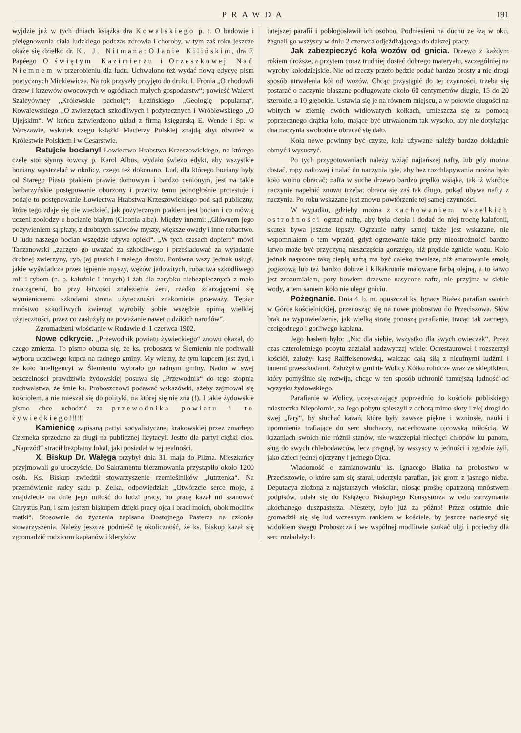PRAWDA 191
wyjdzie już w tych dniach książka dra Kowalskiego p. t. O budowie i pielęgnowania ciała ludzkiego podczas zdrowia i choroby, w tym zaś roku jeszcze okaże się dziełko dr. K. J. Nitmana: O Janie Kilińskim, dra F. Papéego O świętym Kazimierzu i Orzeszkowej Nad Niemnem w przerobieniu dla ludu. Uchwalono też wydać nową edycyę pism poetycznych Mickiewicza. Na rok przyszły przyjęto do druku I. Fronia „O chodowli drzew i krzewów owocowych w ogródkach małych gospodarstw“; powieść Waleryi Szaleyówney „Królewskie pacholę“; Łozińskiego „Geologię popularną“, Kowalewskiego „O zwierzętach szkodliwych i pożytecznych i Wróblewskiego „O Ujejskim“. W końcu zatwierdzono układ z firmą księgarską E. Wende i Sp. w Warszawie, wskutek czego książki Macierzy Polskiej znajdą zbyt również w Królestwie Polskiem i w Cesarstwie.
Ratujcie bociany! Łowiectwo Hrabstwa Krzeszowickiego, na którego czele stoi słynny łowczy p. Karol Albus, wydało świeżo edykt, aby wszystkie bociany wystrzelać w okolicy, czego też dokonano. Lud, dla którego bociany były od Starego Piasta ptakiem prawie domowym i bardzo cenionym, jest na takie barbarzyńskie postępowanie oburzony i przeciw temu jednogłośnie protestuje i podaje to postępowanie Łowiectwa Hrabstwa Krzeszowickiego pod sąd publiczny, które tego zdaje się nie wiedzieć, jak pożytecznym ptakiem jest bocian i co mówią uczeni zoolodzy o bocianie białym (Ciconia alba). Między innemi: „Głównem jego pożywieniem są płazy, z drobnych ssawców myszy, większe owady i inne robactwo. U ludu naszego bocian wszędzie używa opieki“. „W tych czasach dopiero“ mówi Taczanowski „zaczęto go uważać za szkodliwego i prześladować za wyjadanie drobnej zwierzyny, ryb, jaj ptasich i małego drobiu. Porówna wszy jednak usługi, jakie wyświadcza przez tępienie myszy, wężów jadowitych, robactwa szkodliwego roli i rybom (n. p. kałużnic i innych) i żab dla zarybku niebezpiecznych z mało znaczącemi, bo przy łatwości znalezienia żeru, rzadko zdarzającemi się wymienionemi szkodami strona użyteczności znakomicie przeważy. Tępiąc mnóstwo szkodliwych zwierząt wyrobiły sobie wszędzie opinią wielkiej użyteczności, przez co zasłużyły na poważanie nawet u dzikich narodów“.
Zgromadzeni włościanie w Rudawie d. 1 czerwca 1902.
Nowe odkrycie. „Przewodnik powiatu żywieckiego“ znowu okazał, do czego zmierza. To pismo oburza się, że ks. proboszcz w Ślemieniu nie pochwalił wyboru uczciwego kupca na radnego gminy. My wiemy, że tym kupcem jest żyd, i że koło inteligencyi w Ślemieniu wybrało go radnym gminy. Nadto w swej bezczelności prawdziwie żydowskiej posuwa się „Przewodnik“ do tego stopnia zuchwalstwa, że śmie ks. Proboszczowi podawać wskazówki, ażeby zajmował się kościołem, a nie mieszał się do polityki, na której się nie zna (!). I takie żydowskie pismo chce uchodzić za przewodnika powiatu i to żywieckiego!!!!!!
Kamienicę zapisaną partyi socyalistycznej krakowskiej przez zmarłego Czerneka sprzedano za długi na publicznej licytacyi. Jestto dla partyi ciężki cios. „Naprzód“ stracił bezpłatny lokal, jaki posiadał w tej realności.
X. Biskup Dr. Wałęga przybył dnia 31. maja do Pilzna. Mieszkańcy przyjmowali go uroczyście. Do Sakramentu bierzmowania przystąpiło około 1200 osób. Ks. Biskup zwiedził stowarzyszenie rzemieślników „Jutrzenka“. Na przemówienie radcy sądu p. Zelka, odpowiedział: „Otwórzcie serce moje, a znajdziecie na dnie jego miłość do ludzi pracy, bo pracę kazał mi szanować Chrystus Pan, i sam jestem biskupem dzięki pracy ojca i braci moich, obok modlitw matki“. Stosownie do życzenia zapisano Dostojnego Pasterza na członka stowarzyszenia. Należy jeszcze podnieść tę okoliczność, że ks. Biskup kazał się zgromadzić rodzicom kapłanów i kleryków
tutejszej parafii i pobłogosławił ich osobno. Podniesieni na duchu ze łzą w oku, żegnali go wszyscy w dniu 2 czerwca odjeżdżającego do dalszej pracy.
Jak zabezpieczyć koła wozów od gnicia. Drzewo z każdym rokiem droższe, a przytem coraz trudniej dostać dobrego materyału, szczególniej na wyroby kołodziejskie. Nie od rzeczy przeto będzie podać bardzo prosty a nie drogi sposób utrwalenia kół od wozów. Chcąc przystąpić do tej czynności, trzeba się postarać o naczynie blaszane podługowate około 60 centymetrów długie, 15 do 20 szerokie, a 10 głębokie. Ustawia się je na równem miejscu, a w połowie długości na wbitych w ziemię dwóch widłowatych kołkach, umieszcza się za pomocą poprzecznego drążka koło, mające być utrwalonem tak wysoko, aby nie dotykając dna naczynia swobodnie obracać się dało.
Koła nowe powinny być czyste, koła używane należy bardzo dokładnie obmyć i wysuszyć.
Po tych przygotowaniach należy wziąć najtańszej nafty, lub gdy można dostać, ropy naftowej i nalać do naczynia tyle, aby bez rozchlapywania można było koło wolno obracać; nafta w suche drzewo bardzo prędko wsiąka, tak iż wkrótce naczynie napełnić znowu trzeba; obraca się zaś tak długo, pokąd ubywa nafty z naczynia. Po roku wskazane jest znowu powtórzenie tej samej czynności.
W wypadku, gdzieby można z zachowaniem wszelkich ostrożności ogrzać naftę, aby była ciepła i dodać do niej trochę kalafonii, skutek bywa jeszcze lepszy. Ogrzanie nafty samej także jest wskazane, nie wspomniałem o tem wprzód, gdyż ogrzewanie takie przy nieostrożności bardzo łatwo może być przyczyną nieszczęścia gorszego, niż prędkie zgnicie wozu. Koło jednak nasycone taką ciepłą naftą ma być daleko trwalsze, niż smarowanie smołą pogazową lub też bardzo dobrze i kilkakrotnie malowane farbą olejną, a to łatwo jest zrozumiałem, pory bowiem drzewne nasycone naftą, nie przyjmą w siebie wody, a tem samem koło nie ulega gniciu.
Pożegnanie. Dnia 4. b. m. opuszczał ks. Ignacy Białek parafian swoich w Górce kościelnickiej, przenosząc się na nowe probostwo do Przeciszowa. Słów brak na wypowiedzenie, jak wielką stratę ponoszą parafianie, tracąc tak zacnego, czcigodnego i gorliwego kapłana.
Jego hasłem było: „Nic dla siebie, wszystko dla swych owieczek“. Przez czas czteroletniego pobytu zdziałał nadzwyczaj wiele: Odrestaurował i rozszerzył kościół, założył kasę Raiffeisenowską, walcząc całą siłą z nieufnymi ludźmi i innemi przeszkodami. Założył w gminie Wolicy Kółko rolnicze wraz ze sklepikiem, który pomyślnie się rozwija, chcąc w ten sposób uchronić tamtejszą ludność od wyzysku żydowskiego.
Parafianie w Wolicy, uczęszczający poprzednio do kościoła pobliskiego miasteczka Niepołomic, za Jego pobytu spieszyli z ochotą mimo słoty i złej drogi do swej „fary“, by słuchać kazań, które były zawsze piękne i wzniosłe, nauki i upomnienia trafiające do serc słuchaczy, nacechowane ojcowską miłością. W kazaniach swoich nie różnił stanów, nie wszczepiał niechęci chłopów ku panom, sług do swych chlebodawców, lecz pragnął, by wszyscy w jedności i zgodzie żyli, jako dzieci jednej ojczyzny i jednego Ojca.
Wiadomość o zamianowaniu ks. Ignacego Białka na probostwo w Przeciszowie, o które sam się starał, uderzyła parafian, jak grom z jasnego nieba. Deputacya złożona z najstarszych włościan, niosąc prośbę opatrzoną mnóstwem podpisów, udała się do Książęco Biskupiego Konsystorza w celu zatrzymania ukochanego duszpasterza. Niestety, było już za późno! Przez ostatnie dnie gromadził się się lud wczesnym rankiem w kościele, by jeszcze nacieszyć się widokiem swego Proboszcza i we wspólnej modlitwie szukać ulgi i pociechy dla serc rozbolałych.